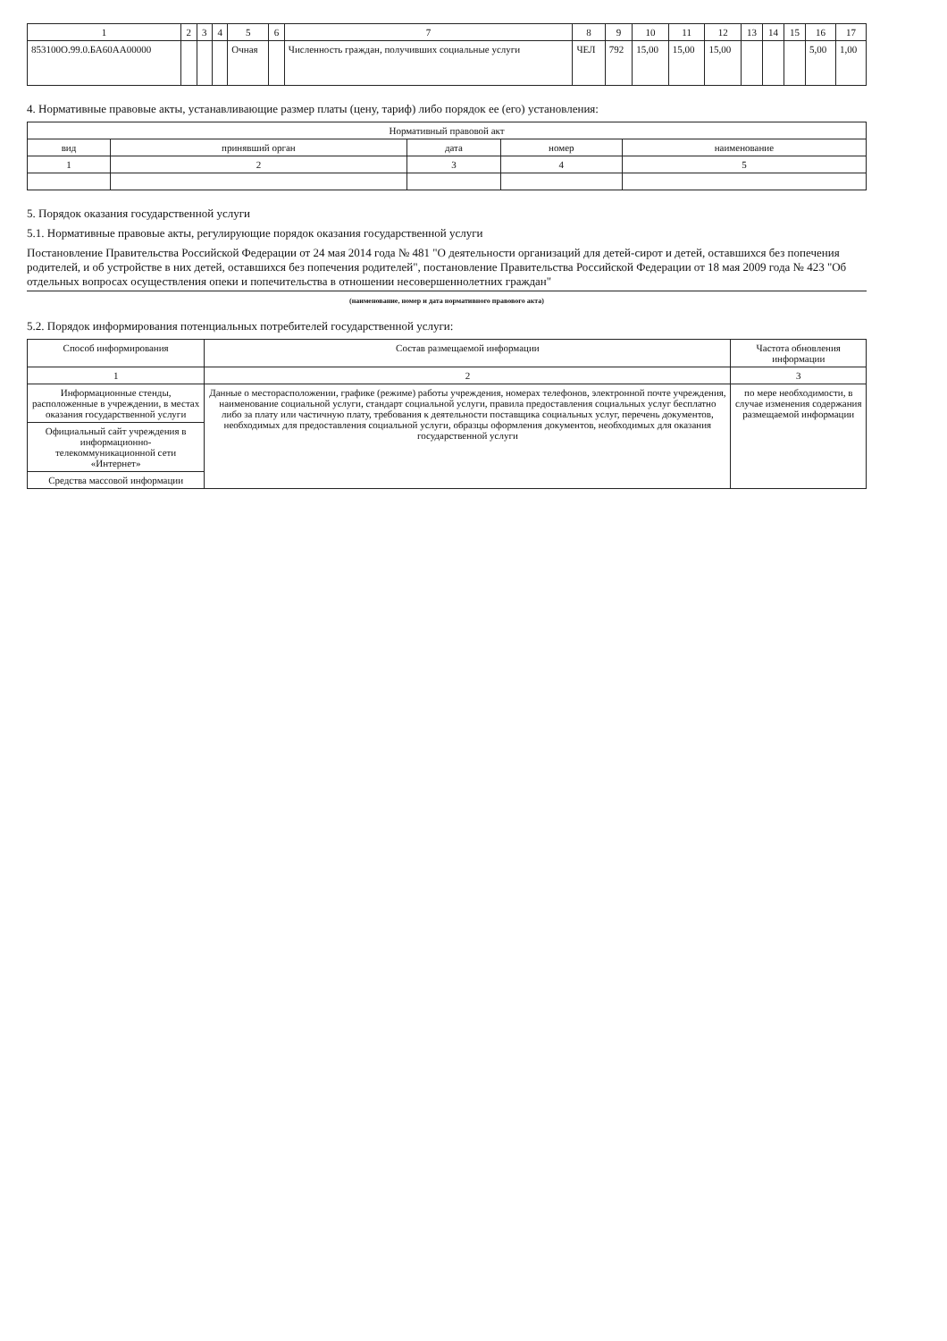| 1 | 2 | 3 | 4 | 5 | 6 | 7 | 8 | 9 | 10 | 11 | 12 | 13 | 14 | 15 | 16 | 17 |
| --- | --- | --- | --- | --- | --- | --- | --- | --- | --- | --- | --- | --- | --- | --- | --- | --- |
| 853100О.99.0.БА60АА00000 | | | | Очная | | Численность граждан, получивших социальные услуги | ЧЕЛ | 792 | 15,00 | 15,00 | 15,00 | | | | 5,00 | 1,00 |
4. Нормативные правовые акты, устанавливающие размер платы (цену, тариф) либо порядок ее (его) установления:
| Нормативный правовой акт | | | | |
| --- | --- | --- | --- | --- |
| вид | принявший орган | дата | номер | наименование |
| 1 | 2 | 3 | 4 | 5 |
5. Порядок оказания государственной услуги
5.1. Нормативные правовые акты, регулирующие порядок оказания государственной услуги
Постановление Правительства Российской Федерации от 24 мая 2014 года № 481 "О деятельности организаций для детей-сирот и детей, оставшихся без попечения родителей, и об устройстве в них детей, оставшихся без попечения родителей", постановление Правительства Российской Федерации от 18 мая 2009 года № 423 "Об отдельных вопросах осуществления опеки и попечительства в отношении несовершеннолетних граждан"
(наименование, номер и дата нормативного правового акта)
5.2. Порядок информирования потенциальных потребителей государственной услуги:
| Способ информирования | Состав размещаемой информации | Частота обновления информации |
| --- | --- | --- |
| 1 | 2 | 3 |
| Информационные стенды, расположенные в учреждении, в местах оказания государственной услуги | Данные о месторасположении, графике (режиме) работы учреждения, номерах телефонов, электронной почте учреждения, наименование социальной услуги, стандарт социальной услуги, правила предоставления социальных услуг бесплатно либо за плату или частичную плату, требования к деятельности поставщика социальных услуг, перечень документов, необходимых для предоставления социальной услуги, образцы оформления документов, необходимых для оказания государственной услуги | по мере необходимости, в случае изменения содержания размещаемой информации |
| Официальный сайт учреждения в информационно-телекоммуникационной сети «Интернет» | | |
| Средства массовой информации | | |